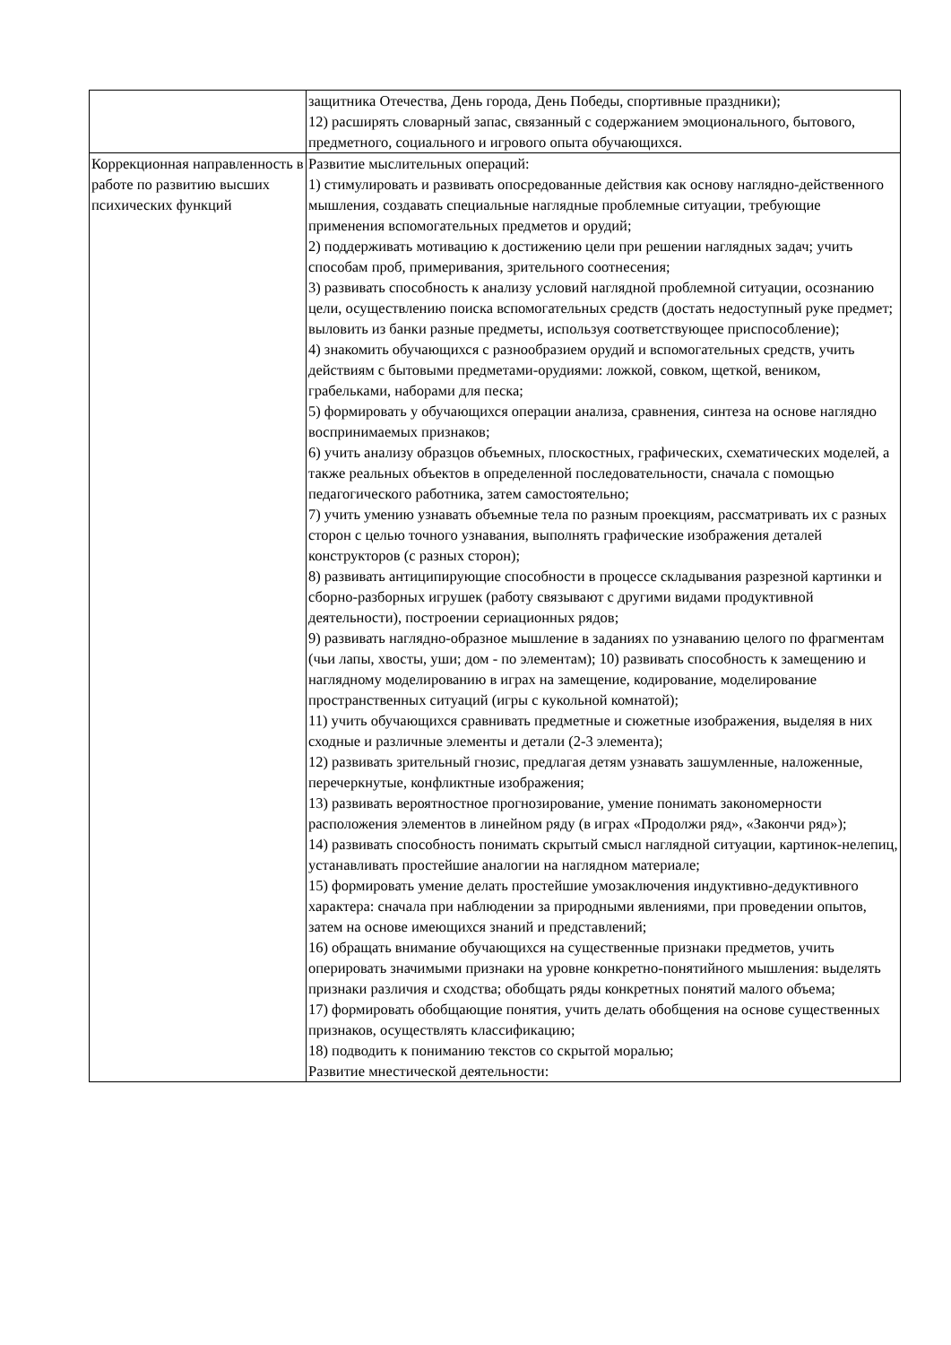| | защитника Отечества, День города, День Победы, спортивные праздники); 12) расширять словарный запас, связанный с содержанием эмоционального, бытового, предметного, социального и игрового опыта обучающихся. |
| Коррекционная направленность в работе по развитию высших психических функций | Развитие мыслительных операций: 1) стимулировать и развивать опосредованные действия как основу наглядно-действенного мышления, создавать специальные наглядные проблемные ситуации, требующие применения вспомогательных предметов и орудий; 2) поддерживать мотивацию к достижению цели при решении наглядных задач; учить способам проб, примеривания, зрительного соотнесения; 3) развивать способность к анализу условий наглядной проблемной ситуации, осознанию цели, осуществлению поиска вспомогательных средств (достать недоступный руке предмет; выловить из банки разные предметы, используя соответствующее приспособление); 4) знакомить обучающихся с разнообразием орудий и вспомогательных средств, учить действиям с бытовыми предметами-орудиями: ложкой, совком, щеткой, веником, грабельками, наборами для песка; 5) формировать у обучающихся операции анализа, сравнения, синтеза на основе наглядно воспринимаемых признаков; 6) учить анализу образцов объемных, плоскостных, графических, схематических моделей, а также реальных объектов в определенной последовательности, сначала с помощью педагогического работника, затем самостоятельно; 7) учить умению узнавать объемные тела по разным проекциям, рассматривать их с разных сторон с целью точного узнавания, выполнять графические изображения деталей конструкторов (с разных сторон); 8) развивать антиципирующие способности в процессе складывания разрезной картинки и сборно-разборных игрушек (работу связывают с другими видами продуктивной деятельности), построении сериационных рядов; 9) развивать наглядно-образное мышление в заданиях по узнаванию целого по фрагментам (чьи лапы, хвосты, уши; дом - по элементам); 10) развивать способность к замещению и наглядному моделированию в играх на замещение, кодирование, моделирование пространственных ситуаций (игры с кукольной комнатой); 11) учить обучающихся сравнивать предметные и сюжетные изображения, выделяя в них сходные и различные элементы и детали (2-3 элемента); 12) развивать зрительный гнозис, предлагая детям узнавать зашумленные, наложенные, перечеркнутые, конфликтные изображения; 13) развивать вероятностное прогнозирование, умение понимать закономерности расположения элементов в линейном ряду (в играх «Продолжи ряд», «Закончи ряд»); 14) развивать способность понимать скрытый смысл наглядной ситуации, картинок-нелепиц, устанавливать простейшие аналогии на наглядном материале; 15) формировать умение делать простейшие умозаключения индуктивно-дедуктивного характера: сначала при наблюдении за природными явлениями, при проведении опытов, затем на основе имеющихся знаний и представлений; 16) обращать внимание обучающихся на существенные признаки предметов, учить оперировать значимыми признаки на уровне конкретно-понятийного мышления: выделять признаки различия и сходства; обобщать ряды конкретных понятий малого объема; 17) формировать обобщающие понятия, учить делать обобщения на основе существенных признаков, осуществлять классификацию; 18) подводить к пониманию текстов со скрытой моралью; Развитие мнестической деятельности: |